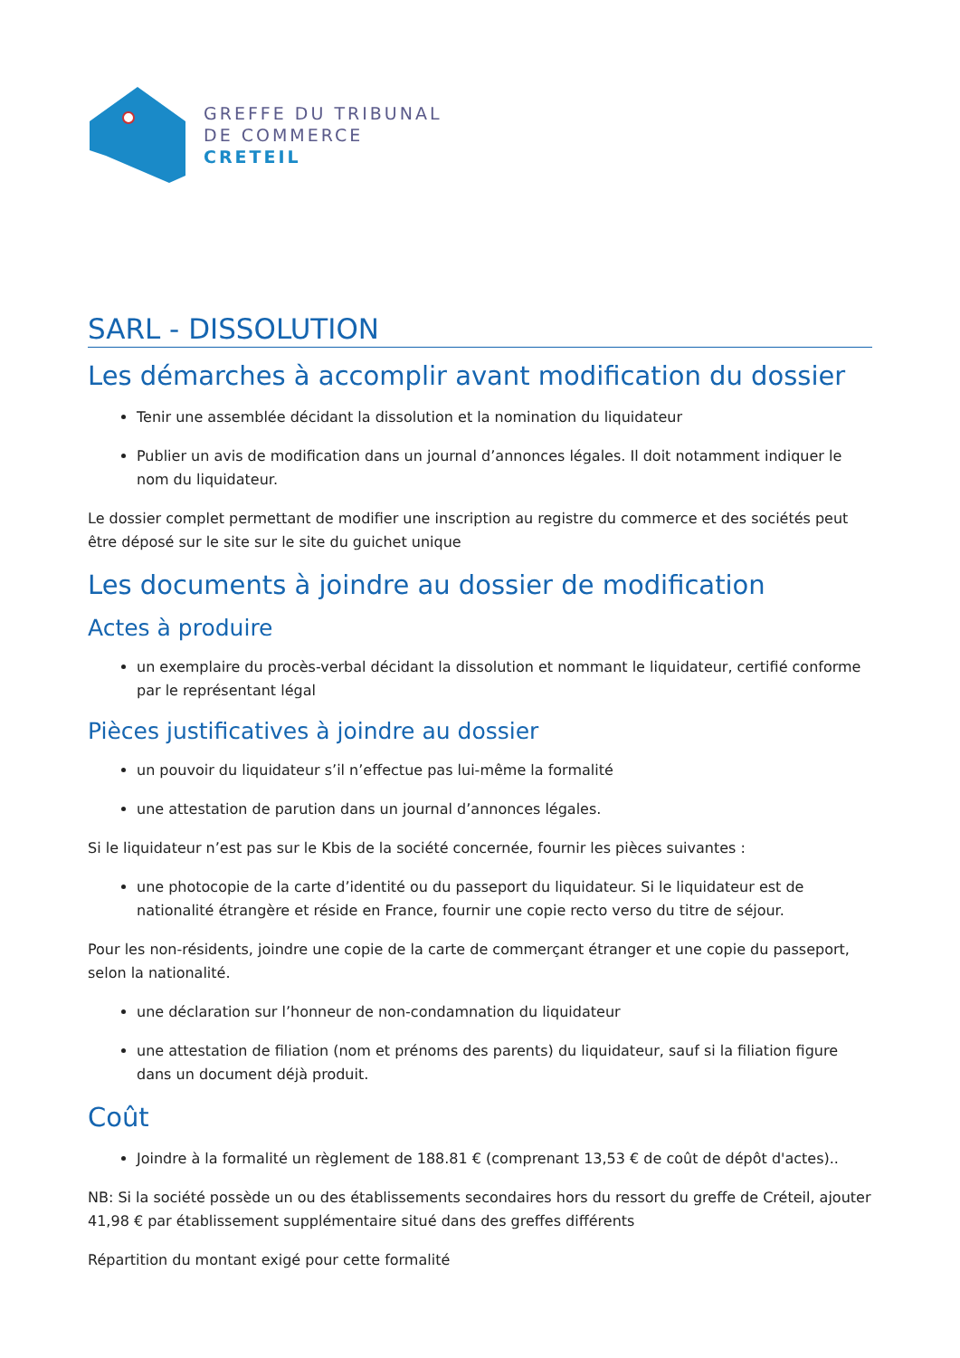GREFFE DU TRIBUNAL
DE COMMERCE
CRETEIL
SARL - DISSOLUTION
Les démarches à accomplir avant modification du dossier
Tenir une assemblée décidant la dissolution et la nomination du liquidateur
Publier un avis de modification dans un journal d’annonces légales. Il doit notamment indiquer le nom du liquidateur.
Le dossier complet permettant de modifier une inscription au registre du commerce et des sociétés peut être déposé sur le site sur le site du guichet unique
Les documents à joindre au dossier de modification
Actes à produire
un exemplaire du procès-verbal décidant la dissolution et nommant le liquidateur, certifié conforme par le représentant légal
Pièces justificatives à joindre au dossier
un pouvoir du liquidateur s’il n’effectue pas lui-même la formalité
une attestation de parution dans un journal d’annonces légales.
Si le liquidateur n’est pas sur le Kbis de la société concernée, fournir les pièces suivantes :
une photocopie de la carte d’identité ou du passeport du liquidateur. Si le liquidateur est de nationalité étrangère et réside en France, fournir une copie recto verso du titre de séjour.
Pour les non-résidents, joindre une copie de la carte de commerçant étranger et une copie du passeport, selon la nationalité.
une déclaration sur l’honneur de non-condamnation du liquidateur
une attestation de filiation (nom et prénoms des parents) du liquidateur, sauf si la filiation figure dans un document déjà produit.
Coût
Joindre à la formalité un règlement de 188.81 € (comprenant 13,53 € de coût de dépôt d'actes)..
NB: Si la société possède un ou des établissements secondaires hors du ressort du greffe de Créteil, ajouter 41,98 € par établissement supplémentaire situé dans des greffes différents
Répartition du montant exigé pour cette formalité